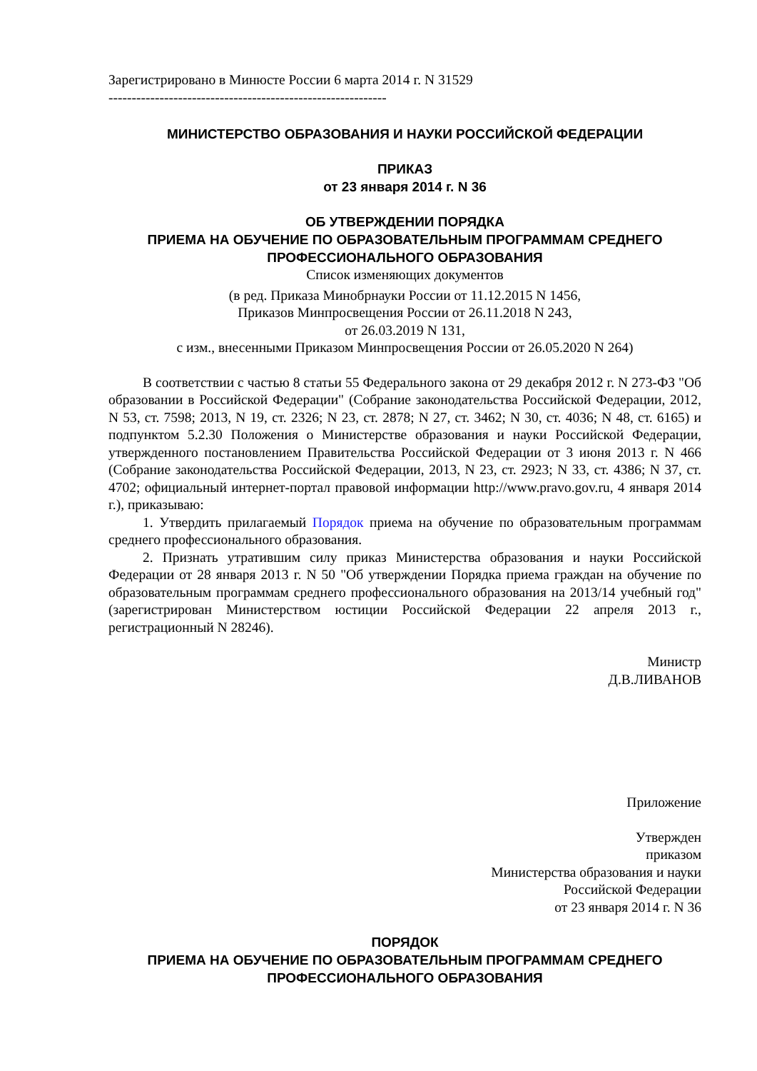Зарегистрировано в Минюсте России 6 марта 2014 г. N 31529
------------------------------------------------------------
МИНИСТЕРСТВО ОБРАЗОВАНИЯ И НАУКИ РОССИЙСКОЙ ФЕДЕРАЦИИ
ПРИКАЗ
от 23 января 2014 г. N 36
ОБ УТВЕРЖДЕНИИ ПОРЯДКА
ПРИЕМА НА ОБУЧЕНИЕ ПО ОБРАЗОВАТЕЛЬНЫМ ПРОГРАММАМ СРЕДНЕГО
ПРОФЕССИОНАЛЬНОГО ОБРАЗОВАНИЯ
Список изменяющих документов
(в ред. Приказа Минобрнауки России от 11.12.2015 N 1456,
Приказов Минпросвещения России от 26.11.2018 N 243,
от 26.03.2019 N 131,
с изм., внесенными Приказом Минпросвещения России от 26.05.2020 N 264)
В соответствии с частью 8 статьи 55 Федерального закона от 29 декабря 2012 г. N 273-ФЗ "Об образовании в Российской Федерации" (Собрание законодательства Российской Федерации, 2012, N 53, ст. 7598; 2013, N 19, ст. 2326; N 23, ст. 2878; N 27, ст. 3462; N 30, ст. 4036; N 48, ст. 6165) и подпунктом 5.2.30 Положения о Министерстве образования и науки Российской Федерации, утвержденного постановлением Правительства Российской Федерации от 3 июня 2013 г. N 466 (Собрание законодательства Российской Федерации, 2013, N 23, ст. 2923; N 33, ст. 4386; N 37, ст. 4702; официальный интернет-портал правовой информации http://www.pravo.gov.ru, 4 января 2014 г.), приказываю:
1. Утвердить прилагаемый Порядок приема на обучение по образовательным программам среднего профессионального образования.
2. Признать утратившим силу приказ Министерства образования и науки Российской Федерации от 28 января 2013 г. N 50 "Об утверждении Порядка приема граждан на обучение по образовательным программам среднего профессионального образования на 2013/14 учебный год" (зарегистрирован Министерством юстиции Российской Федерации 22 апреля 2013 г., регистрационный N 28246).
Министр
Д.В.ЛИВАНОВ
Приложение
Утвержден
приказом
Министерства образования и науки
Российской Федерации
от 23 января 2014 г. N 36
ПОРЯДОК
ПРИЕМА НА ОБУЧЕНИЕ ПО ОБРАЗОВАТЕЛЬНЫМ ПРОГРАММАМ СРЕДНЕГО
ПРОФЕССИОНАЛЬНОГО ОБРАЗОВАНИЯ